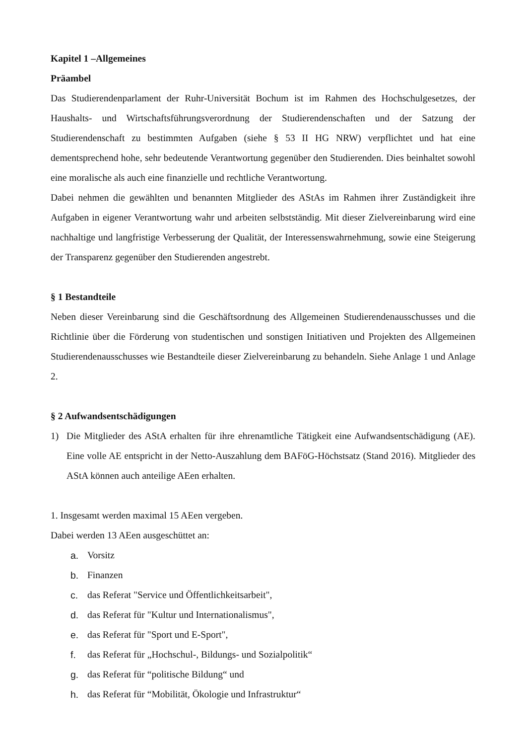Kapitel 1 –Allgemeines
Präambel
Das Studierendenparlament der Ruhr-Universität Bochum ist im Rahmen des Hochschulgesetzes, der Haushalts- und Wirtschaftsführungsverordnung der Studierendenschaften und der Satzung der Studierendenschaft zu bestimmten Aufgaben (siehe § 53 II HG NRW) verpflichtet und hat eine dementsprechend hohe, sehr bedeutende Verantwortung gegenüber den Studierenden. Dies beinhaltet sowohl eine moralische als auch eine finanzielle und rechtliche Verantwortung.
Dabei nehmen die gewählten und benannten Mitglieder des AStAs im Rahmen ihrer Zuständigkeit ihre Aufgaben in eigener Verantwortung wahr und arbeiten selbstständig. Mit dieser Zielvereinbarung wird eine nachhaltige und langfristige Verbesserung der Qualität, der Interessenswahrnehmung, sowie eine Steigerung der Transparenz gegenüber den Studierenden angestrebt.
§ 1 Bestandteile
Neben dieser Vereinbarung sind die Geschäftsordnung des Allgemeinen Studierendenausschusses und die Richtlinie über die Förderung von studentischen und sonstigen Initiativen und Projekten des Allgemeinen Studierendenausschusses wie Bestandteile dieser Zielvereinbarung zu behandeln. Siehe Anlage 1 und Anlage 2.
§ 2 Aufwandsentschädigungen
1) Die Mitglieder des AStA erhalten für ihre ehrenamtliche Tätigkeit eine Aufwandsentschädigung (AE). Eine volle AE entspricht in der Netto-Auszahlung dem BAFöG-Höchstsatz (Stand 2016). Mitglieder des AStA können auch anteilige AEen erhalten.
1. Insgesamt werden maximal 15 AEen vergeben.
Dabei werden 13 AEen ausgeschüttet an:
a. Vorsitz
b. Finanzen
c. das Referat "Service und Öffentlichkeitsarbeit",
d. das Referat für "Kultur und Internationalismus",
e. das Referat für "Sport und E-Sport",
f. das Referat für „Hochschul-, Bildungs- und Sozialpolitik“
g. das Referat für “politische Bildung“ und
h. das Referat für “Mobilität, Ökologie und Infrastruktur“